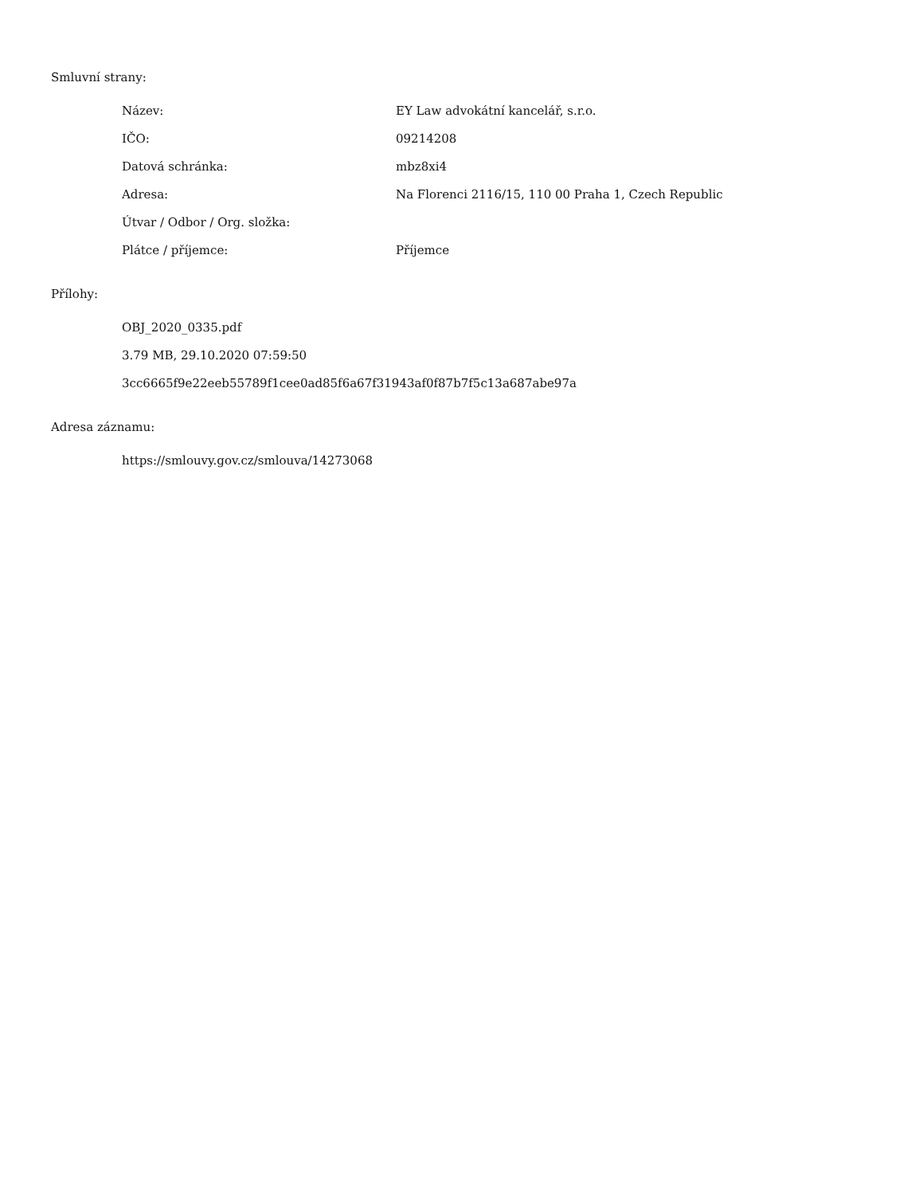Smluvní strany:
| Název: | EY Law advokátní kancelář, s.r.o. |
| IČO: | 09214208 |
| Datová schránka: | mbz8xi4 |
| Adresa: | Na Florenci 2116/15, 110 00 Praha 1, Czech Republic |
| Útvar / Odbor / Org. složka: | |
| Plátce / příjemce: | Příjemce |
Přílohy:
OBJ_2020_0335.pdf
3.79 MB, 29.10.2020 07:59:50
3cc6665f9e22eeb55789f1cee0ad85f6a67f31943af0f87b7f5c13a687abe97a
Adresa záznamu:
https://smlouvy.gov.cz/smlouva/14273068